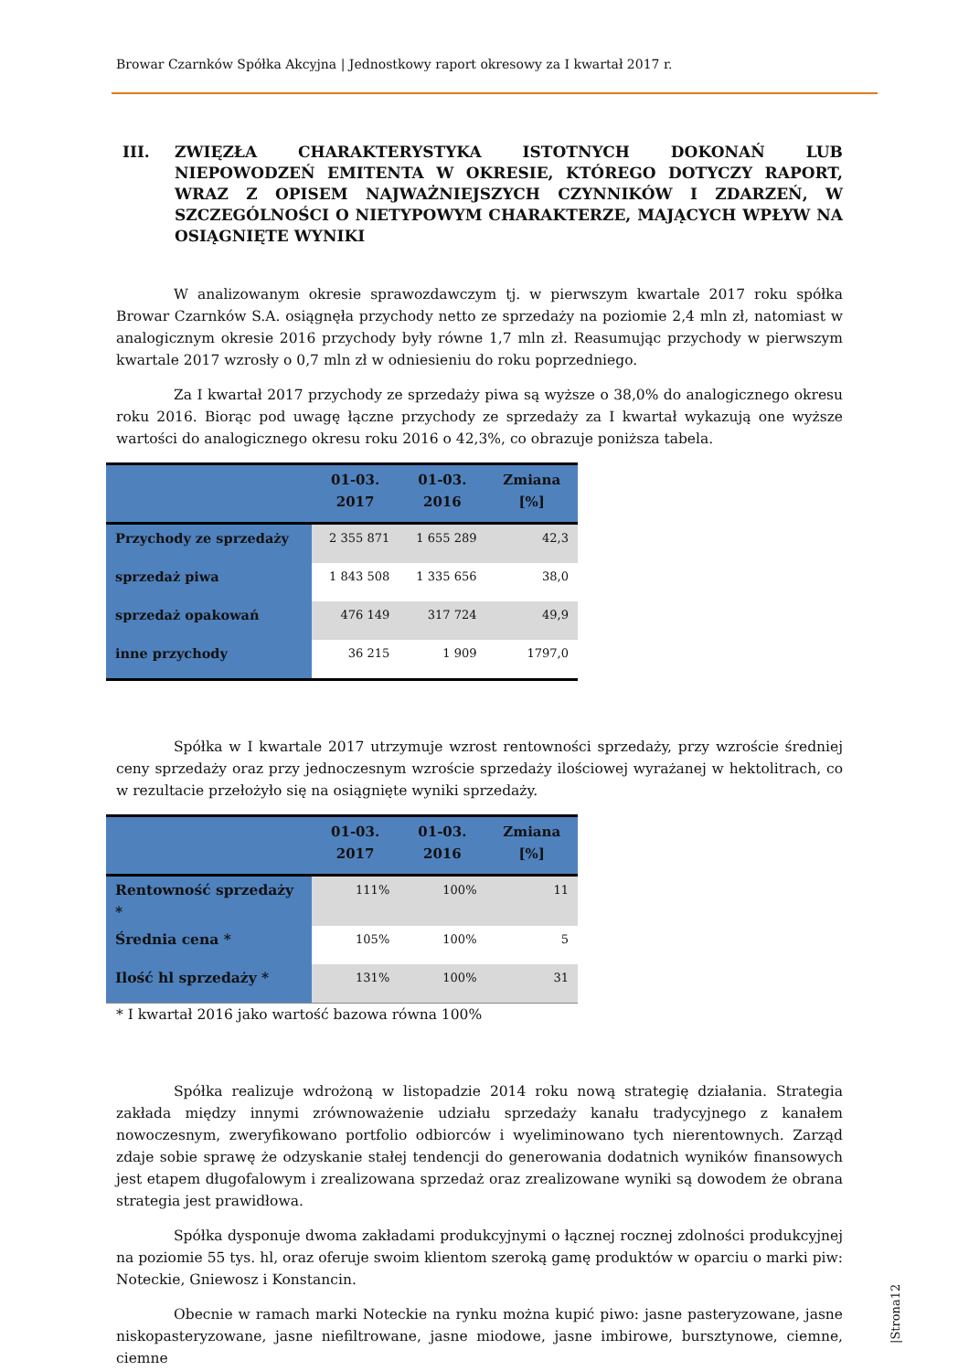Browar Czarnków Spółka Akcyjna | Jednostkowy raport okresowy za I kwartał 2017 r.
III. ZWIĘZŁA CHARAKTERYSTYKA ISTOTNYCH DOKONAŃ LUB NIEPOWODZEŃ EMITENTA W OKRESIE, KTÓREGO DOTYCZY RAPORT, WRAZ Z OPISEM NAJWAŻNIEJSZYCH CZYNNIKÓW I ZDARZEŃ, W SZCZEGÓLNOŚCI O NIETYPOWYM CHARAKTERZE, MAJĄCYCH WPŁYW NA OSIĄGNIĘTE WYNIKI
W analizowanym okresie sprawozdawczym tj. w pierwszym kwartale 2017 roku spółka Browar Czarnków S.A. osiągnęła przychody netto ze sprzedaży na poziomie 2,4 mln zł, natomiast w analogicznym okresie 2016 przychody były równe 1,7 mln zł. Reasumując przychody w pierwszym kwartale 2017 wzrosły o 0,7 mln zł w odniesieniu do roku poprzedniego.
Za I kwartał 2017 przychody ze sprzedaży piwa są wyższe o 38,0% do analogicznego okresu roku 2016. Biorąc pod uwagę łączne przychody ze sprzedaży za I kwartał wykazują one wyższe wartości do analogicznego okresu roku 2016 o 42,3%, co obrazuje poniższa tabela.
| | 01-03. 2017 | 01-03. 2016 | Zmiana [%] |
| --- | --- | --- | --- |
| Przychody ze sprzedaży | 2 355 871 | 1 655 289 | 42,3 |
| sprzedaż piwa | 1 843 508 | 1 335 656 | 38,0 |
| sprzedaż opakowań | 476 149 | 317 724 | 49,9 |
| inne przychody | 36 215 | 1 909 | 1797,0 |
Spółka w I kwartale 2017 utrzymuje wzrost rentowności sprzedaży, przy wzroście średniej ceny sprzedaży oraz przy jednoczesnym wzroście sprzedaży ilościowej wyrażanej w hektolitrach, co w rezultacie przełożyło się na osiągnięte wyniki sprzedaży.
| | 01-03. 2017 | 01-03. 2016 | Zmiana [%] |
| --- | --- | --- | --- |
| Rentowność sprzedaży * | 111% | 100% | 11 |
| Średnia cena * | 105% | 100% | 5 |
| Ilość hl sprzedaży * | 131% | 100% | 31 |
* I kwartał 2016 jako wartość bazowa równa 100%
Spółka realizuje wdrożoną w listopadzie 2014 roku nową strategię działania. Strategia zakłada między innymi zrównoważenie udziału sprzedaży kanału tradycyjnego z kanałem nowoczesnym, zweryfikowano portfolio odbiorców i wyeliminowano tych nierentownych. Zarząd zdaje sobie sprawę że odzyskanie stałej tendencji do generowania dodatnich wyników finansowych jest etapem długofalowym i zrealizowana sprzedaż oraz zrealizowane wyniki są dowodem że obrana strategia jest prawidłowa.
Spółka dysponuje dwoma zakładami produkcyjnymi o łącznej rocznej zdolności produkcyjnej na poziomie 55 tys. hl, oraz oferuje swoim klientom szeroką gamę produktów w oparciu o marki piw: Noteckie, Gniewosz i Konstancin.
Obecnie w ramach marki Noteckie na rynku można kupić piwo: jasne pasteryzowane, jasne niskopasteryzowane, jasne niefiltrowane, jasne miodowe, jasne imbirowe, bursztynowe, ciemne, ciemne
|Strona12